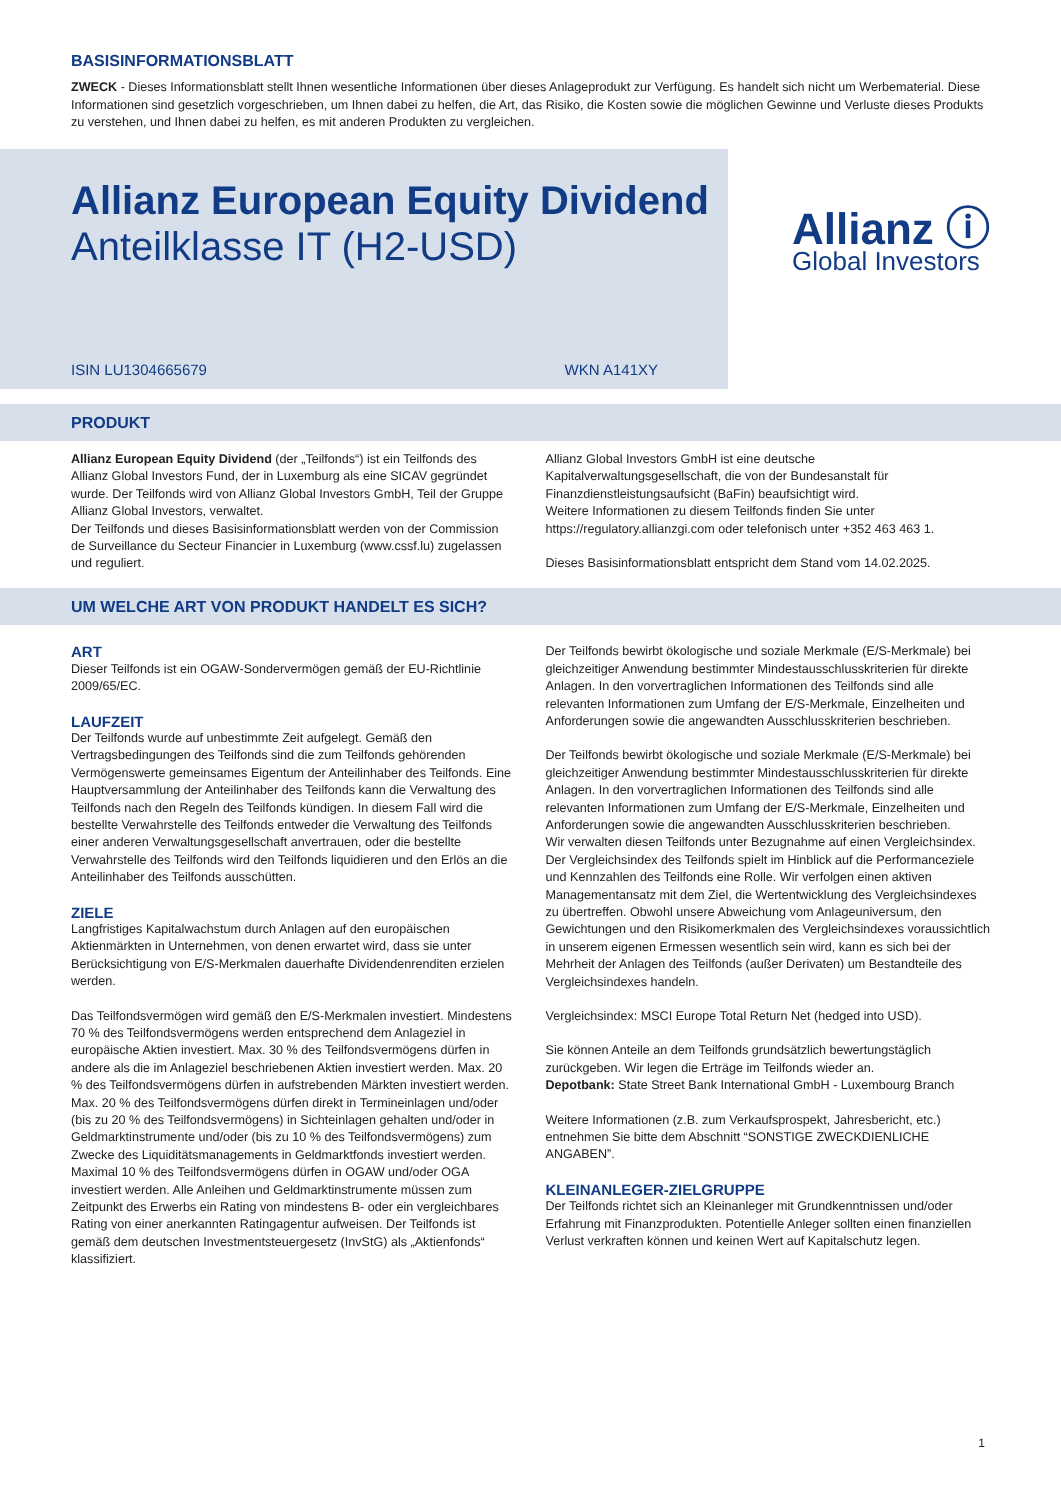BASISINFORMATIONSBLATT
ZWECK - Dieses Informationsblatt stellt Ihnen wesentliche Informationen über dieses Anlageprodukt zur Verfügung. Es handelt sich nicht um Werbematerial. Diese Informationen sind gesetzlich vorgeschrieben, um Ihnen dabei zu helfen, die Art, das Risiko, die Kosten sowie die möglichen Gewinne und Verluste dieses Produkts zu verstehen, und Ihnen dabei zu helfen, es mit anderen Produkten zu vergleichen.
Allianz European Equity Dividend
Anteilklasse IT (H2-USD)
ISIN LU1304665679 WKN A141XY
Allianz ⓘ
Global Investors
PRODUKT
Allianz European Equity Dividend (der „Teilfonds“) ist ein Teilfonds des Allianz Global Investors Fund, der in Luxemburg als eine SICAV gegründet wurde. Der Teilfonds wird von Allianz Global Investors GmbH, Teil der Gruppe Allianz Global Investors, verwaltet.
Der Teilfonds und dieses Basisinformationsblatt werden von der Commission de Surveillance du Secteur Financier in Luxemburg (www.cssf.lu) zugelassen und reguliert.
Allianz Global Investors GmbH ist eine deutsche Kapitalverwaltungsgesellschaft, die von der Bundesanstalt für Finanzdienstleistungsaufsicht (BaFin) beaufsichtigt wird.
Weitere Informationen zu diesem Teilfonds finden Sie unter https://regulatory.allianzgi.com oder telefonisch unter +352 463 463 1.
Dieses Basisinformationsblatt entspricht dem Stand vom 14.02.2025.
UM WELCHE ART VON PRODUKT HANDELT ES SICH?
ART
Dieser Teilfonds ist ein OGAW-Sondervermögen gemäß der EU-Richtlinie 2009/65/EC.
LAUFZEIT
Der Teilfonds wurde auf unbestimmte Zeit aufgelegt. Gemäß den Vertragsbedingungen des Teilfonds sind die zum Teilfonds gehörenden Vermögenswerte gemeinsames Eigentum der Anteilinhaber des Teilfonds. Eine Hauptversammlung der Anteilinhaber des Teilfonds kann die Verwaltung des Teilfonds nach den Regeln des Teilfonds kündigen. In diesem Fall wird die bestellte Verwahrstelle des Teilfonds entweder die Verwaltung des Teilfonds einer anderen Verwaltungsgesellschaft anvertrauen, oder die bestellte Verwahrstelle des Teilfonds wird den Teilfonds liquidieren und den Erlös an die Anteilinhaber des Teilfonds ausschütten.
ZIELE
Langfristiges Kapitalwachstum durch Anlagen auf den europäischen Aktienmärkten in Unternehmen, von denen erwartet wird, dass sie unter Berücksichtigung von E/S-Merkmalen dauerhafte Dividendenrenditen erzielen werden.
Das Teilfondsvermögen wird gemäß den E/S-Merkmalen investiert. Mindestens 70 % des Teilfondsvermögens werden entsprechend dem Anlageziel in europäische Aktien investiert. Max. 30 % des Teilfondsvermögens dürfen in andere als die im Anlageziel beschriebenen Aktien investiert werden. Max. 20 % des Teilfondsvermögens dürfen in aufstrebenden Märkten investiert werden. Max. 20 % des Teilfondsvermögens dürfen direkt in Termineinlagen und/oder (bis zu 20 % des Teilfondsvermögens) in Sichteinlagen gehalten und/oder in Geldmarktinstrumente und/oder (bis zu 10 % des Teilfondsvermögens) zum Zwecke des Liquiditätsmanagements in Geldmarktfonds investiert werden. Maximal 10 % des Teilfondsvermögens dürfen in OGAW und/oder OGA investiert werden. Alle Anleihen und Geldmarktinstrumente müssen zum Zeitpunkt des Erwerbs ein Rating von mindestens B- oder ein vergleichbares Rating von einer anerkannten Ratingagentur aufweisen. Der Teilfonds ist gemäß dem deutschen Investmentsteuergesetz (InvStG) als „Aktienfonds“ klassifiziert.
Der Teilfonds bewirbt ökologische und soziale Merkmale (E/S-Merkmale) bei gleichzeitiger Anwendung bestimmter Mindestausschlusskriterien für direkte Anlagen. In den vorvertraglichen Informationen des Teilfonds sind alle relevanten Informationen zum Umfang der E/S-Merkmale, Einzelheiten und Anforderungen sowie die angewandten Ausschlusskriterien beschrieben.
Der Teilfonds bewirbt ökologische und soziale Merkmale (E/S-Merkmale) bei gleichzeitiger Anwendung bestimmter Mindestausschlusskriterien für direkte Anlagen. In den vorvertraglichen Informationen des Teilfonds sind alle relevanten Informationen zum Umfang der E/S-Merkmale, Einzelheiten und Anforderungen sowie die angewandten Ausschlusskriterien beschrieben.
Wir verwalten diesen Teilfonds unter Bezugnahme auf einen Vergleichsindex. Der Vergleichsindex des Teilfonds spielt im Hinblick auf die Performanceziele und Kennzahlen des Teilfonds eine Rolle. Wir verfolgen einen aktiven Managementansatz mit dem Ziel, die Wertentwicklung des Vergleichsindexes zu übertreffen. Obwohl unsere Abweichung vom Anlageuniversum, den Gewichtungen und den Risikomerkmalen des Vergleichsindexes voraussichtlich in unserem eigenen Ermessen wesentlich sein wird, kann es sich bei der Mehrheit der Anlagen des Teilfonds (außer Derivaten) um Bestandteile des Vergleichsindexes handeln.
Vergleichsindex: MSCI Europe Total Return Net (hedged into USD).
Sie können Anteile an dem Teilfonds grundsätzlich bewertungstäglich zurückgeben. Wir legen die Erträge im Teilfonds wieder an.
Depotbank: State Street Bank International GmbH - Luxembourg Branch
Weitere Informationen (z.B. zum Verkaufsprospekt, Jahresbericht, etc.) entnehmen Sie bitte dem Abschnitt “SONSTIGE ZWECKDIENLICHE ANGABEN”.
KLEINANLEGER-ZIELGRUPPE
Der Teilfonds richtet sich an Kleinanleger mit Grundkenntnissen und/oder Erfahrung mit Finanzprodukten. Potentielle Anleger sollten einen finanziellen Verlust verkraften können und keinen Wert auf Kapitalschutz legen.
1